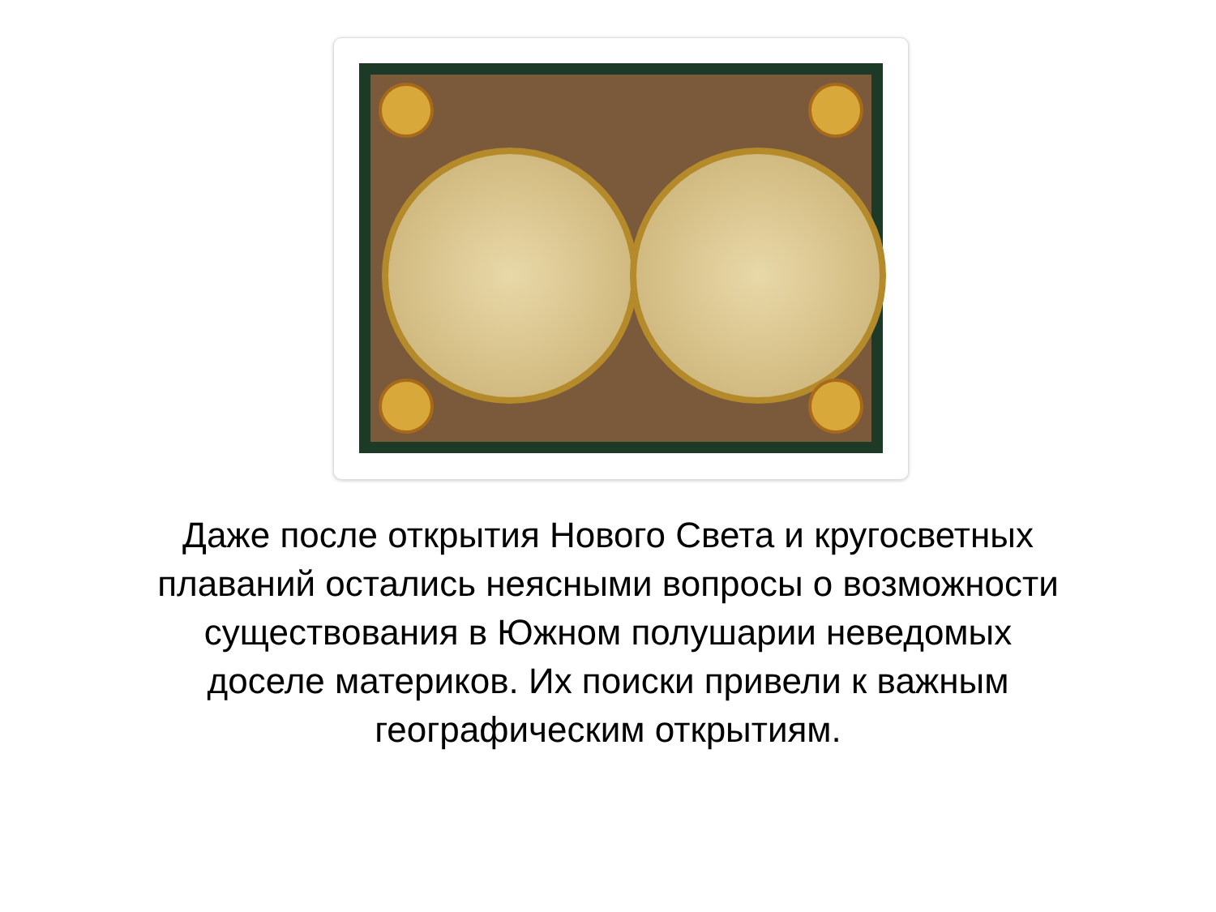Даже после открытия Нового Света и кругосветных плаваний остались неясными вопросы о возможности существования в Южном полушарии неведомых доселе материков. Их поиски привели к важным географическим открытиям.